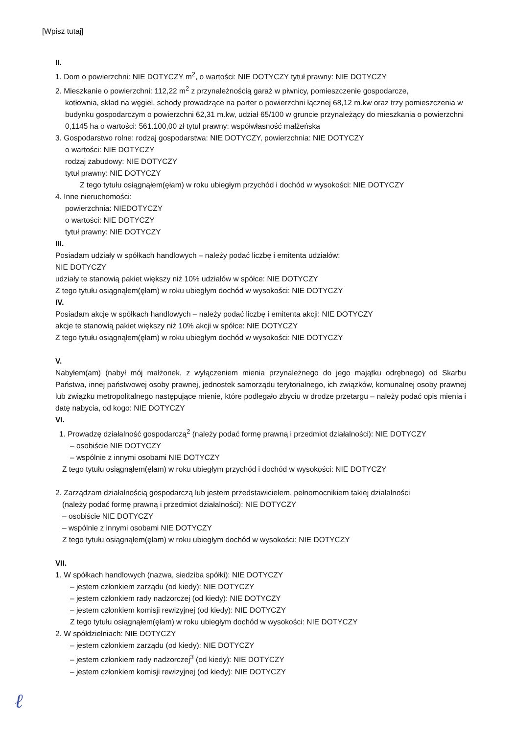[Wpisz tutaj]
II.
1. Dom o powierzchni: NIE DOTYCZY m<sup>2</sup>, o wartości: NIE DOTYCZY tytuł prawny: NIE DOTYCZY
2. Mieszkanie o powierzchni: 112,22 m<sup>2</sup> z przynależnością garaż w piwnicy, pomieszczenie gospodarcze,
kotłownia, skład na węgiel, schody prowadzące na parter o powierzchni łącznej 68,12 m.kw oraz trzy pomieszczenia w budynku gospodarczym o powierzchni 62,31 m.kw, udział 65/100 w gruncie przynależący do mieszkania o powierzchni 0,1145 ha o wartości: 561.100,00 zł tytuł prawny: współwłasność małżeńska
3. Gospodarstwo rolne: rodzaj gospodarstwa: NIE DOTYCZY, powierzchnia: NIE DOTYCZY
o wartości: NIE DOTYCZY
rodzaj zabudowy: NIE DOTYCZY
tytuł prawny: NIE DOTYCZY
Z tego tytułu osiągnąłem(ęłam) w roku ubiegłym przychód i dochód w wysokości: NIE DOTYCZY
4. Inne nieruchomości:
powierzchnia: NIEDOTYCZY
o wartości: NIE DOTYCZY
tytuł prawny: NIE DOTYCZY
III.
Posiadam udziały w spółkach handlowych – należy podać liczbę i emitenta udziałów:
NIE DOTYCZY
udziały te stanowią pakiet większy niż 10% udziałów w spółce: NIE DOTYCZY
Z tego tytułu osiągnąłem(ęłam) w roku ubiegłym dochód w wysokości: NIE DOTYCZY
IV.
Posiadam akcje w spółkach handlowych – należy podać liczbę i emitenta akcji: NIE DOTYCZY
akcje te stanowią pakiet większy niż 10% akcji w spółce: NIE DOTYCZY
Z tego tytułu osiągnąłem(ęłam) w roku ubiegłym dochód w wysokości: NIE DOTYCZY
V.
Nabyłem(am) (nabył mój małżonek, z wyłączeniem mienia przynależnego do jego majątku odrębnego) od Skarbu Państwa, innej państwowej osoby prawnej, jednostek samorządu terytorialnego, ich związków, komunalnej osoby prawnej lub związku metropolitalnego następujące mienie, które podlegało zbyciu w drodze przetargu – należy podać opis mienia i datę nabycia, od kogo: NIE DOTYCZY
VI.
1. Prowadzę działalność gospodarczą<sup>2</sup> (należy podać formę prawną i przedmiot działalności): NIE DOTYCZY
– osobiście NIE DOTYCZY
– wspólnie z innymi osobami NIE DOTYCZY
Z tego tytułu osiągnąłem(ęłam) w roku ubiegłym przychód i dochód w wysokości: NIE DOTYCZY
2. Zarządzam działalnością gospodarczą lub jestem przedstawicielem, pełnomocnikiem takiej działalności
(należy podać formę prawną i przedmiot działalności): NIE DOTYCZY
– osobiście NIE DOTYCZY
– wspólnie z innymi osobami NIE DOTYCZY
Z tego tytułu osiągnąłem(ęłam) w roku ubiegłym dochód w wysokości: NIE DOTYCZY
VII.
1. W spółkach handlowych (nazwa, siedziba spółki): NIE DOTYCZY
– jestem członkiem zarządu (od kiedy): NIE DOTYCZY
– jestem członkiem rady nadzorczej (od kiedy): NIE DOTYCZY
– jestem członkiem komisji rewizyjnej (od kiedy): NIE DOTYCZY
Z tego tytułu osiągnąłem(ęłam) w roku ubiegłym dochód w wysokości: NIE DOTYCZY
2. W spółdzielniach: NIE DOTYCZY
– jestem członkiem zarządu (od kiedy): NIE DOTYCZY
– jestem członkiem rady nadzorczej<sup>3</sup> (od kiedy): NIE DOTYCZY
– jestem członkiem komisji rewizyjnej (od kiedy): NIE DOTYCZY
ℓ